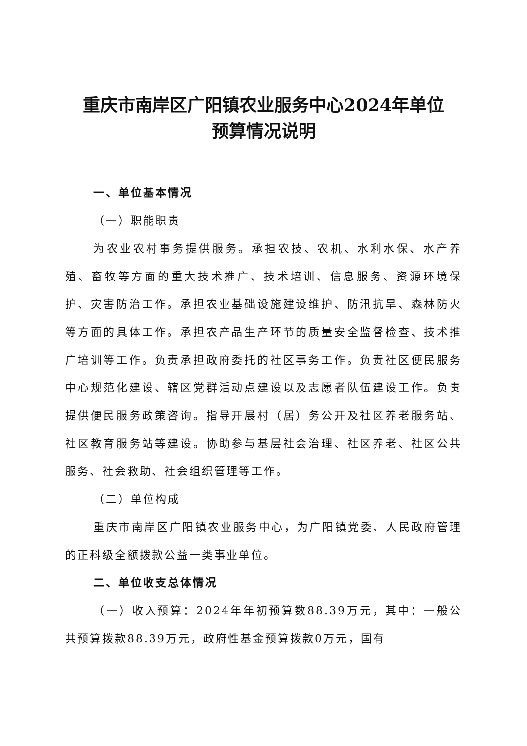重庆市南岸区广阳镇农业服务中心2024年单位
预算情况说明
一、单位基本情况
（一）职能职责
为农业农村事务提供服务。承担农技、农机、水利水保、水产养殖、畜牧等方面的重大技术推广、技术培训、信息服务、资源环境保护、灾害防治工作。承担农业基础设施建设维护、防汛抗旱、森林防火等方面的具体工作。承担农产品生产环节的质量安全监督检查、技术推广培训等工作。负责承担政府委托的社区事务工作。负责社区便民服务中心规范化建设、辖区党群活动点建设以及志愿者队伍建设工作。负责提供便民服务政策咨询。指导开展村（居）务公开及社区养老服务站、社区教育服务站等建设。协助参与基层社会治理、社区养老、社区公共服务、社会救助、社会组织管理等工作。
（二）单位构成
重庆市南岸区广阳镇农业服务中心，为广阳镇党委、人民政府管理的正科级全额拨款公益一类事业单位。
二、单位收支总体情况
（一）收入预算：2024年年初预算数88.39万元，其中：一般公共预算拨款88.39万元，政府性基金预算拨款0万元，国有